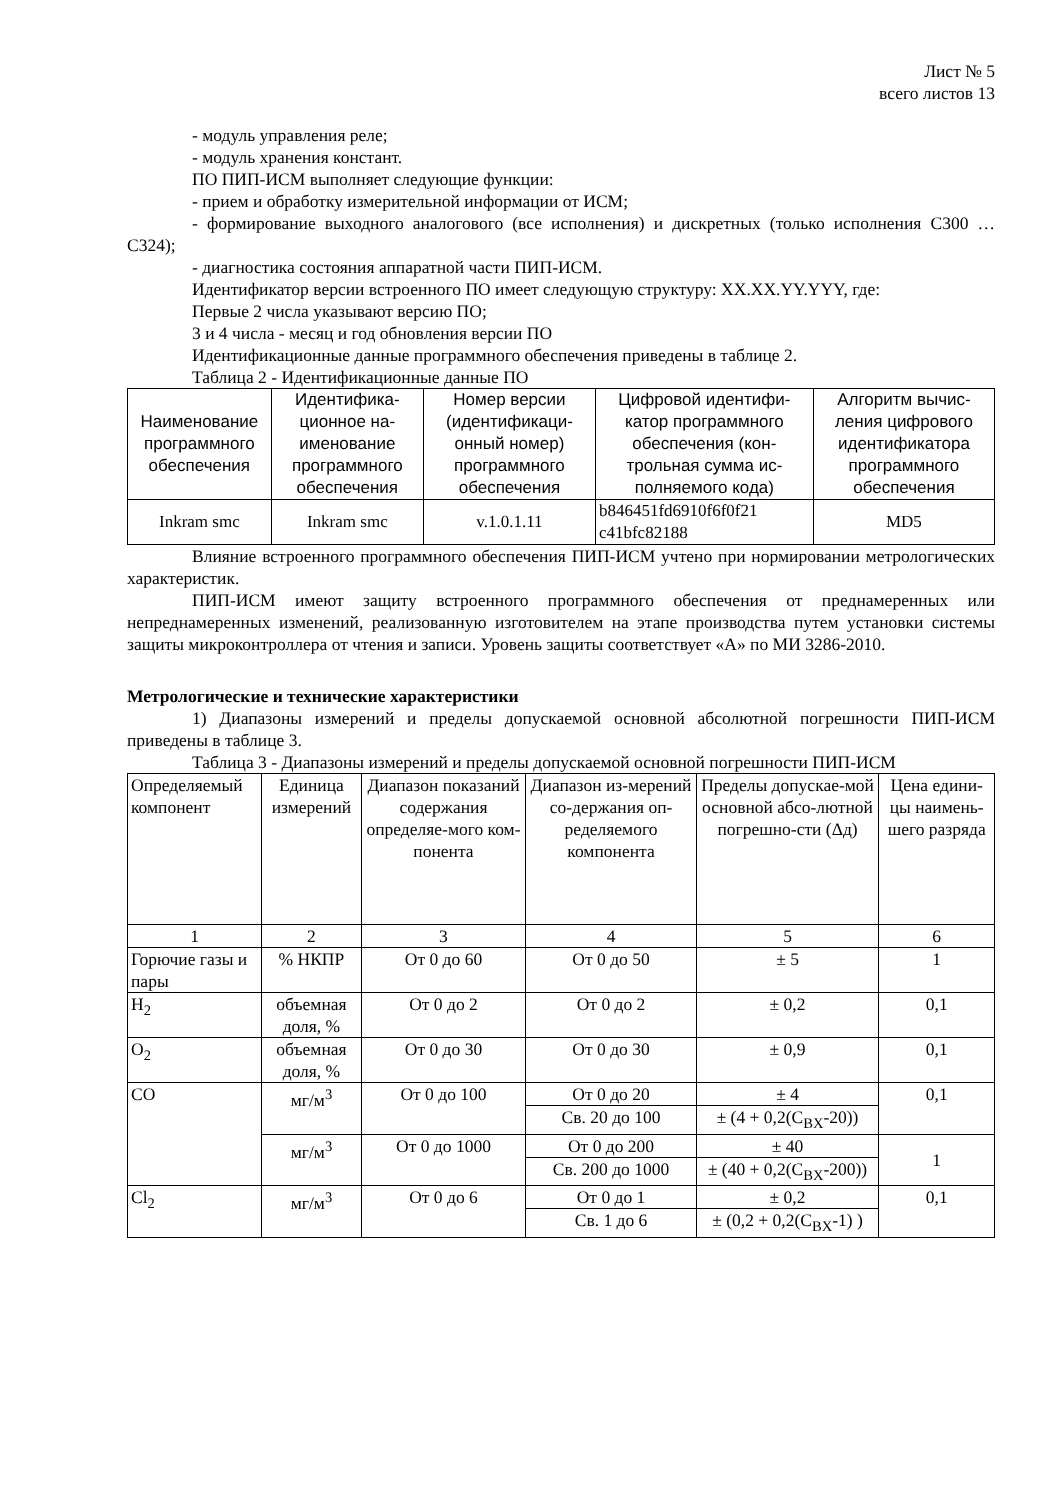Лист № 5
всего листов 13
- модуль управления реле;
- модуль хранения констант.
ПО ПИП-ИСМ выполняет следующие функции:
- прием и обработку измерительной информации от ИСМ;
- формирование выходного аналогового (все исполнения) и дискретных (только исполнения С300 … С324);
- диагностика состояния аппаратной части ПИП-ИСМ.
Идентификатор версии встроенного ПО имеет следующую структуру: XX.XX.YY.YYY, где:
Первые 2 числа указывают версию ПО;
3 и 4 числа - месяц и год обновления версии ПО
Идентификационные данные программного обеспечения приведены в таблице 2.
Таблица 2 - Идентификационные данные ПО
| Наименование программного обеспечения | Идентифика-ционное на-именование программного обеспечения | Номер версии (идентификаци-онный номер) программного обеспечения | Цифровой идентифи-катор программного обеспечения (кон-трольная сумма ис-полняемого кода) | Алгоритм вычис-ления цифрового идентификатора программного обеспечения |
| --- | --- | --- | --- | --- |
| Inkram smc | Inkram smc | v.1.0.1.11 | b846451fd6910f6f0f21 c41bfc82188 | MD5 |
Влияние встроенного программного обеспечения ПИП-ИСМ учтено при нормировании метрологических характеристик.
ПИП-ИСМ имеют защиту встроенного программного обеспечения от преднамеренных или непреднамеренных изменений, реализованную изготовителем на этапе производства путем установки системы защиты микроконтроллера от чтения и записи. Уровень защиты соответствует «А» по МИ 3286-2010.
Метрологические и технические характеристики
1) Диапазоны измерений и пределы допускаемой основной абсолютной погрешности ПИП-ИСМ приведены в таблице 3.
Таблица 3 - Диапазоны измерений и пределы допускаемой основной погрешности ПИП-ИСМ
| Определяемый компонент | Единица измерений | Диапазон показаний содержания определяе-мого ком-понента | Диапазон из-мерений со-держания оп-ределяемого компонента | Пределы допускае-мой основной абсо-лютной погрешно-сти (Δд) | Цена едини-цы наимень-шего разряда |
| --- | --- | --- | --- | --- | --- |
| 1 | 2 | 3 | 4 | 5 | 6 |
| Горючие газы и пары | % НКПР | От 0 до 60 | От 0 до 50 | ± 5 | 1 |
| H<sub>2</sub> | объемная доля, % | От 0 до 2 | От 0 до 2 | ± 0,2 | 0,1 |
| O<sub>2</sub> | объемная доля, % | От 0 до 30 | От 0 до 30 | ± 0,9 | 0,1 |
| CO | мг/м<sup>3</sup> | От 0 до 100 | От 0 до 20 | ± 4 | 0,1 |
| | | | Св. 20 до 100 | ± (4 + 0,2(C<sub>BX</sub>-20)) | |
| | мг/м<sup>3</sup> | От 0 до 1000 | От 0 до 200 | ± 40 | 1 |
| | | | Св. 200 до 1000 | ± (40 + 0,2(C<sub>BX</sub>-200)) | |
| Cl<sub>2</sub> | мг/м<sup>3</sup> | От 0 до 6 | От 0 до 1 | ± 0,2 | 0,1 |
| | | | Св. 1 до 6 | ± (0,2 + 0,2(C<sub>BX</sub>-1) ) | |